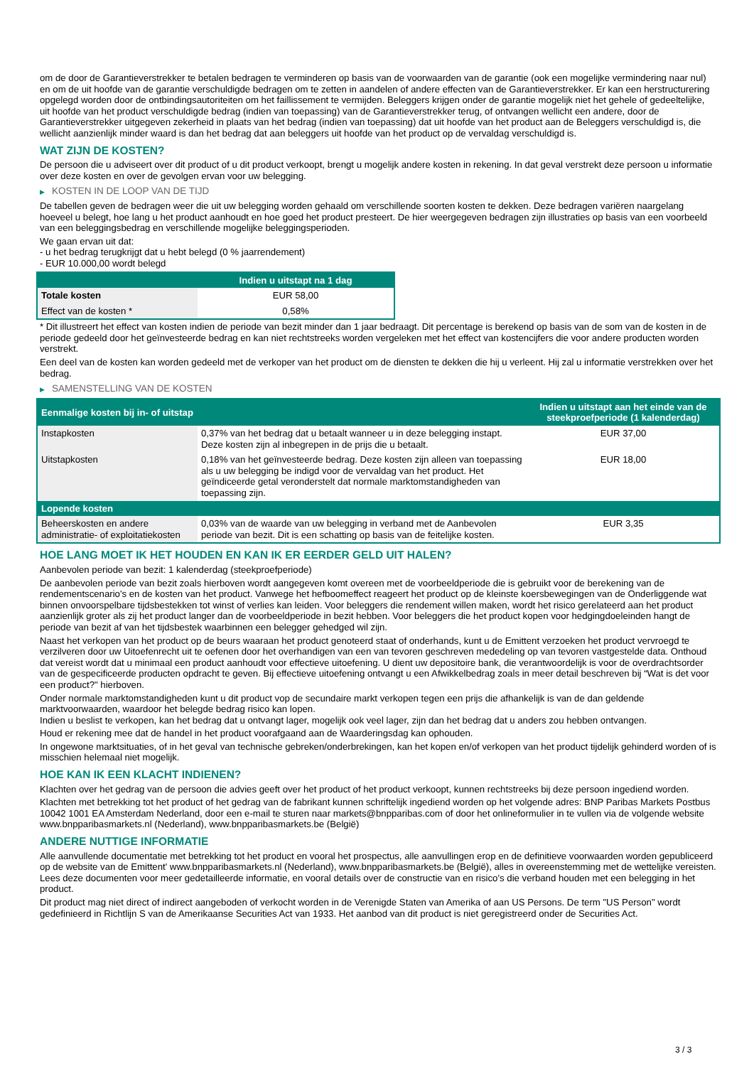om de door de Garantieverstrekker te betalen bedragen te verminderen op basis van de voorwaarden van de garantie (ook een mogelijke vermindering naar nul) en om de uit hoofde van de garantie verschuldigde bedragen om te zetten in aandelen of andere effecten van de Garantieverstrekker. Er kan een herstructurering opgelegd worden door de ontbindingsautoriteiten om het faillissement te vermijden. Beleggers krijgen onder de garantie mogelijk niet het gehele of gedeeltelijke, uit hoofde van het product verschuldigde bedrag (indien van toepassing) van de Garantieverstrekker terug, of ontvangen wellicht een andere, door de Garantieverstrekker uitgegeven zekerheid in plaats van het bedrag (indien van toepassing) dat uit hoofde van het product aan de Beleggers verschuldigd is, die wellicht aanzienlijk minder waard is dan het bedrag dat aan beleggers uit hoofde van het product op de vervaldag verschuldigd is.
WAT ZIJN DE KOSTEN?
De persoon die u adviseert over dit product of u dit product verkoopt, brengt u mogelijk andere kosten in rekening. In dat geval verstrekt deze persoon u informatie over deze kosten en over de gevolgen ervan voor uw belegging.
▶ KOSTEN IN DE LOOP VAN DE TIJD
De tabellen geven de bedragen weer die uit uw belegging worden gehaald om verschillende soorten kosten te dekken. Deze bedragen variëren naargelang hoeveel u belegt, hoe lang u het product aanhoudt en hoe goed het product presteert. De hier weergegeven bedragen zijn illustraties op basis van een voorbeeld van een beleggingsbedrag en verschillende mogelijke beleggingsperioden.
We gaan ervan uit dat:
- u het bedrag terugkrijgt dat u hebt belegd (0 % jaarrendement)
- EUR 10.000,00 wordt belegd
| | Indien u uitstapt na 1 dag |
| --- | --- |
| Totale kosten | EUR 58,00 |
| Effect van de kosten * | 0,58% |
* Dit illustreert het effect van kosten indien de periode van bezit minder dan 1 jaar bedraagt. Dit percentage is berekend op basis van de som van de kosten in de periode gedeeld door het geïnvesteerde bedrag en kan niet rechtstreeks worden vergeleken met het effect van kostencijfers die voor andere producten worden verstrekt.
Een deel van de kosten kan worden gedeeld met de verkoper van het product om de diensten te dekken die hij u verleent. Hij zal u informatie verstrekken over het bedrag.
▶ SAMENSTELLING VAN DE KOSTEN
| Eenmalige kosten bij in- of uitstap | | Indien u uitstapt aan het einde van de steekproefperiode (1 kalenderdag) |
| --- | --- | --- |
| Instapkosten | 0,37% van het bedrag dat u betaalt wanneer u in deze belegging instapt. Deze kosten zijn al inbegrepen in de prijs die u betaalt. | EUR 37,00 |
| Uitstapkosten | 0,18% van het geïnvesteerde bedrag. Deze kosten zijn alleen van toepassing als u uw belegging be indigd voor de vervaldag van het product. Het geïndiceerde getal veronderstelt dat normale marktomstandigheden van toepassing zijn. | EUR 18,00 |
| Lopende kosten | | |
| Beheerskosten en andere administratie- of exploitatiekosten | 0,03% van de waarde van uw belegging in verband met de Aanbevolen periode van bezit. Dit is een schatting op basis van de feitelijke kosten. | EUR 3,35 |
HOE LANG MOET IK HET HOUDEN EN KAN IK ER EERDER GELD UIT HALEN?
Aanbevolen periode van bezit: 1 kalenderdag (steekproefperiode)
De aanbevolen periode van bezit zoals hierboven wordt aangegeven komt overeen met de voorbeeldperiode die is gebruikt voor de berekening van de rendementscenario's en de kosten van het product. Vanwege het hefboomeffect reageert het product op de kleinste koersbewegingen van de Onderliggende wat binnen onvoorspelbare tijdsbestekken tot winst of verlies kan leiden. Voor beleggers die rendement willen maken, wordt het risico gerelateerd aan het product aanzienlijk groter als zij het product langer dan de voorbeeldperiode in bezit hebben. Voor beleggers die het product kopen voor hedgingdoeleinden hangt de periode van bezit af van het tijdsbestek waarbinnen een belegger gehedged wil zijn.
Naast het verkopen van het product op de beurs waaraan het product genoteerd staat of onderhands, kunt u de Emittent verzoeken het product vervroegd te verzilveren door uw Uitoefenrecht uit te oefenen door het overhandigen van een van tevoren geschreven mededeling op van tevoren vastgestelde data. Onthoud dat vereist wordt dat u minimaal een product aanhoudt voor effectieve uitoefening. U dient uw depositoire bank, die verantwoordelijk is voor de overdrachtsorder van de gespecificeerde producten opdracht te geven. Bij effectieve uitoefening ontvangt u een Afwikkelbedrag zoals in meer detail beschreven bij “Wat is det voor een product?" hierboven.
Onder normale marktomstandigheden kunt u dit product vop de secundaire markt verkopen tegen een prijs die afhankelijk is van de dan geldende marktvoorwaarden, waardoor het belegde bedrag risico kan lopen.
Indien u beslist te verkopen, kan het bedrag dat u ontvangt lager, mogelijk ook veel lager, zijn dan het bedrag dat u anders zou hebben ontvangen.
Houd er rekening mee dat de handel in het product voorafgaand aan de Waarderingsdag kan ophouden.
In ongewone marktsituaties, of in het geval van technische gebreken/onderbrekingen, kan het kopen en/of verkopen van het product tijdelijk gehinderd worden of is misschien helemaal niet mogelijk.
HOE KAN IK EEN KLACHT INDIENEN?
Klachten over het gedrag van de persoon die advies geeft over het product of het product verkoopt, kunnen rechtstreeks bij deze persoon ingediend worden.
Klachten met betrekking tot het product of het gedrag van de fabrikant kunnen schriftelijk ingediend worden op het volgende adres: BNP Paribas Markets Postbus 10042 1001 EA Amsterdam Nederland, door een e-mail te sturen naar markets@bnpparibas.com of door het onlineformulier in te vullen via de volgende website www.bnpparibasmarkets.nl (Nederland), www.bnpparibasmarkets.be (België)
ANDERE NUTTIGE INFORMATIE
Alle aanvullende documentatie met betrekking tot het product en vooral het prospectus, alle aanvullingen erop en de definitieve voorwaarden worden gepubliceerd op de website van de Emittent' www.bnpparibasmarkets.nl (Nederland), www.bnpparibasmarkets.be (België), alles in overeenstemming met de wettelijke vereisten. Lees deze documenten voor meer gedetailleerde informatie, en vooral details over de constructie van en risico’s die verband houden met een belegging in het product.
Dit product mag niet direct of indirect aangeboden of verkocht worden in de Verenigde Staten van Amerika of aan US Persons. De term "US Person" wordt gedefinieerd in Richtlijn S van de Amerikaanse Securities Act van 1933. Het aanbod van dit product is niet geregistreerd onder de Securities Act.
3 / 3